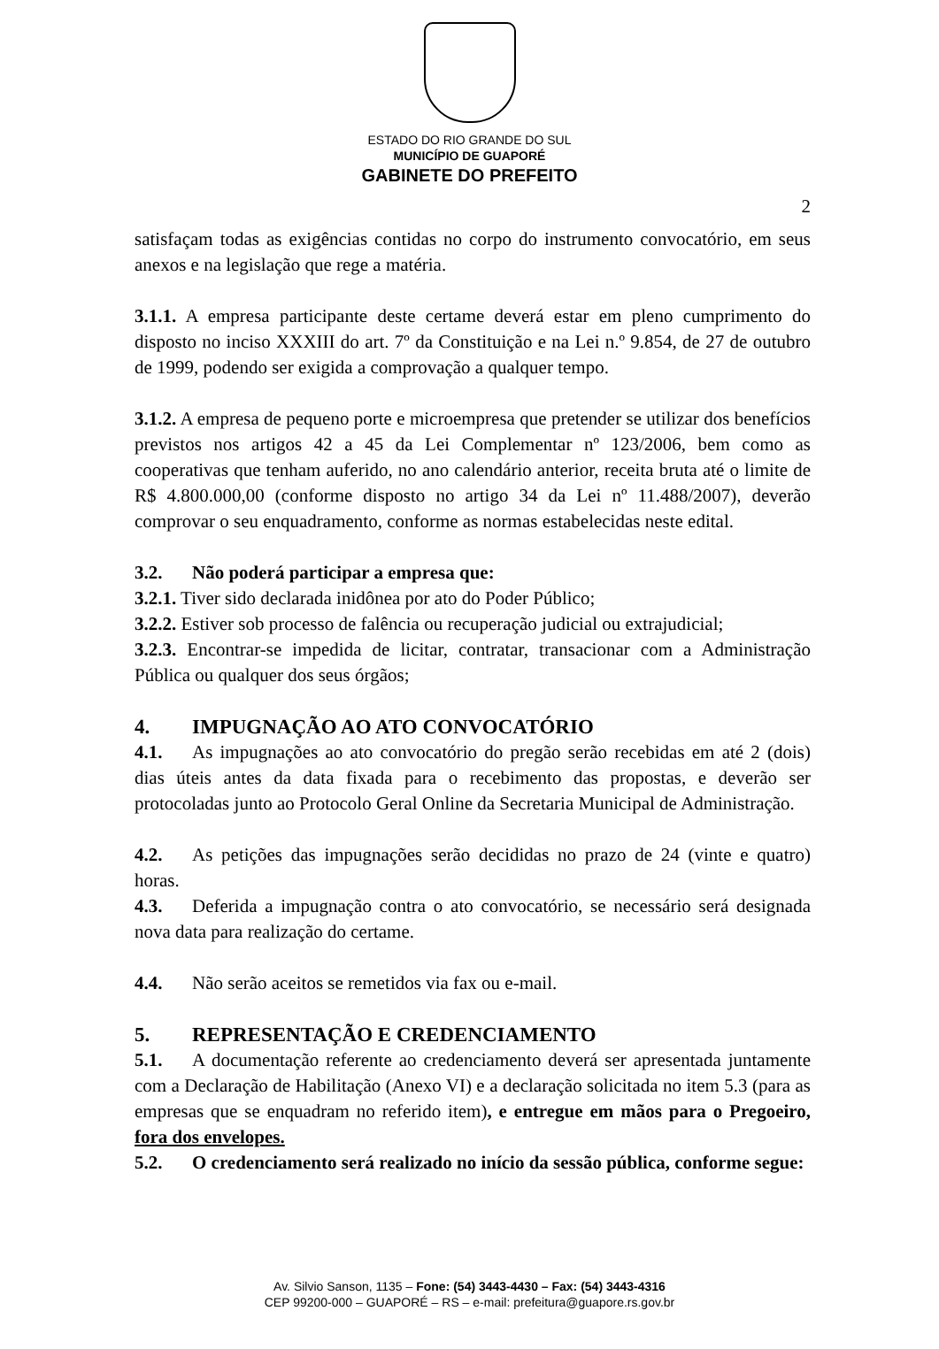ESTADO DO RIO GRANDE DO SUL
MUNICÍPIO DE GUAPORÉ
GABINETE DO PREFEITO
2
satisfaçam todas as exigências contidas no corpo do instrumento convocatório, em seus anexos e na legislação que rege a matéria.
3.1.1. A empresa participante deste certame deverá estar em pleno cumprimento do disposto no inciso XXXIII do art. 7º da Constituição e na Lei n.º 9.854, de 27 de outubro de 1999, podendo ser exigida a comprovação a qualquer tempo.
3.1.2. A empresa de pequeno porte e microempresa que pretender se utilizar dos benefícios previstos nos artigos 42 a 45 da Lei Complementar nº 123/2006, bem como as cooperativas que tenham auferido, no ano calendário anterior, receita bruta até o limite de R$ 4.800.000,00 (conforme disposto no artigo 34 da Lei nº 11.488/2007), deverão comprovar o seu enquadramento, conforme as normas estabelecidas neste edital.
3.2. Não poderá participar a empresa que:
3.2.1. Tiver sido declarada inidônea por ato do Poder Público;
3.2.2. Estiver sob processo de falência ou recuperação judicial ou extrajudicial;
3.2.3. Encontrar-se impedida de licitar, contratar, transacionar com a Administração Pública ou qualquer dos seus órgãos;
4. IMPUGNAÇÃO AO ATO CONVOCATÓRIO
4.1. As impugnações ao ato convocatório do pregão serão recebidas em até 2 (dois) dias úteis antes da data fixada para o recebimento das propostas, e deverão ser protocoladas junto ao Protocolo Geral Online da Secretaria Municipal de Administração.
4.2. As petições das impugnações serão decididas no prazo de 24 (vinte e quatro) horas.
4.3. Deferida a impugnação contra o ato convocatório, se necessário será designada nova data para realização do certame.
4.4. Não serão aceitos se remetidos via fax ou e-mail.
5. REPRESENTAÇÃO E CREDENCIAMENTO
5.1. A documentação referente ao credenciamento deverá ser apresentada juntamente com a Declaração de Habilitação (Anexo VI) e a declaração solicitada no item 5.3 (para as empresas que se enquadram no referido item), e entregue em mãos para o Pregoeiro, fora dos envelopes.
5.2. O credenciamento será realizado no início da sessão pública, conforme segue:
Av. Silvio Sanson, 1135 – Fone: (54) 3443-4430 – Fax: (54) 3443-4316
CEP 99200-000 – GUAPORÉ – RS – e-mail: prefeitura@guapore.rs.gov.br